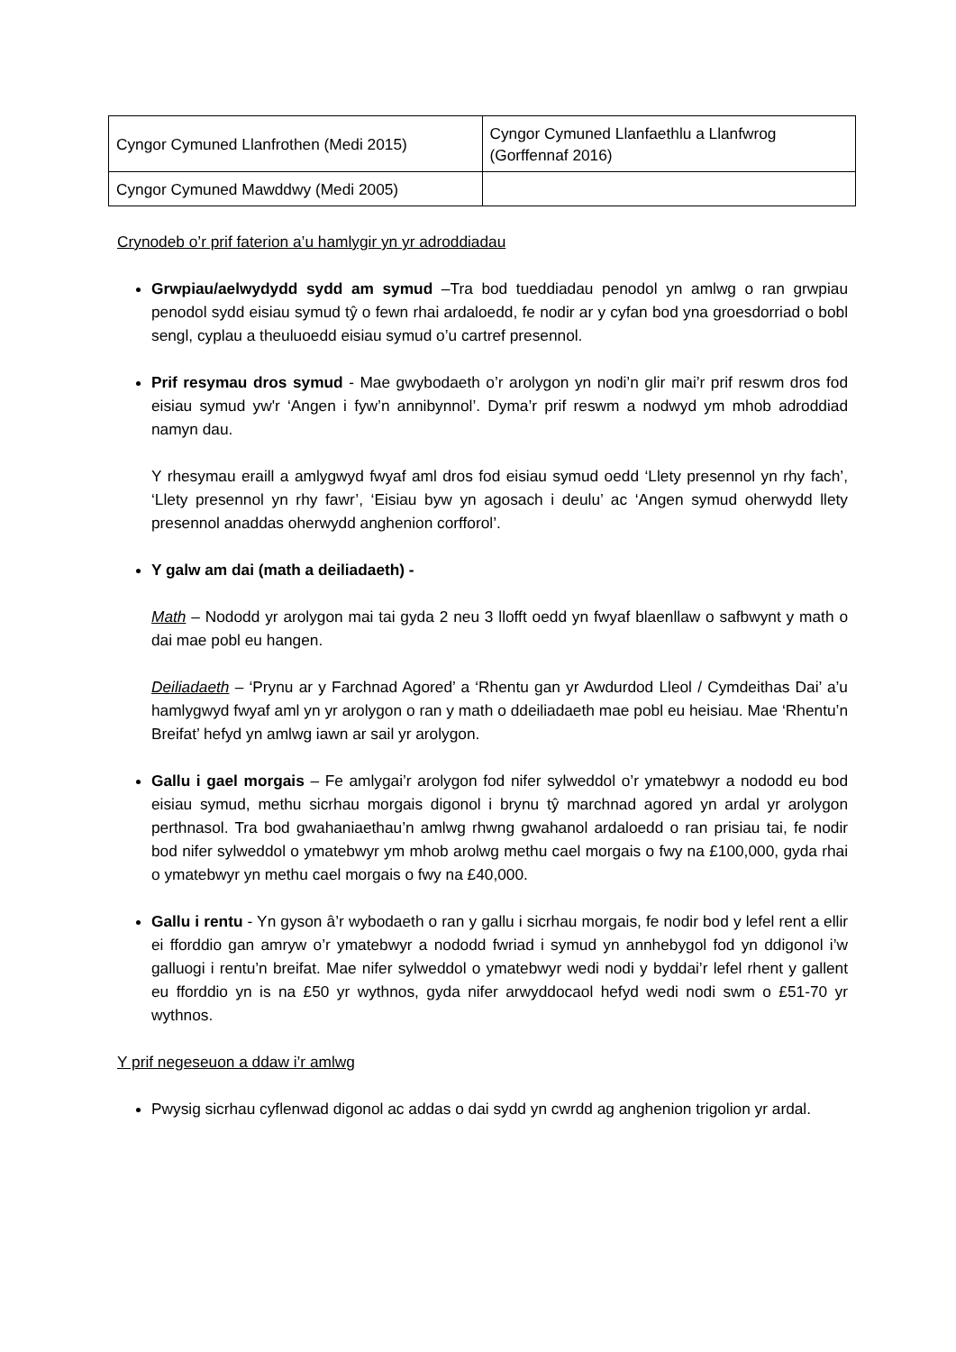| Cyngor Cymuned Llanfrothen (Medi 2015) | Cyngor Cymuned Llanfaethlu a Llanfwrog (Gorffennaf 2016) |
| Cyngor Cymuned Mawddwy (Medi 2005) | |
Crynodeb o’r prif faterion a’u hamlygir yn yr adroddiadau
Grwpiau/aelwydydd sydd am symud –Tra bod tueddiadau penodol yn amlwg o ran grwpiau penodol sydd eisiau symud tŷ o fewn rhai ardaloedd, fe nodir ar y cyfan bod yna groesdorriad o bobl sengl, cyplau a theuluoedd eisiau symud o’u cartref presennol.
Prif resymau dros symud - Mae gwybodaeth o’r arolygon yn nodi’n glir mai’r prif reswm dros fod eisiau symud yw'r ‘Angen i fyw’n annibynnol’. Dyma’r prif reswm a nodwyd ym mhob adroddiad namyn dau.
Y rhesymau eraill a amlygwyd fwyaf aml dros fod eisiau symud oedd ‘Llety presennol yn rhy fach’, ‘Llety presennol yn rhy fawr’, ‘Eisiau byw yn agosach i deulu’ ac ‘Angen symud oherwydd llety presennol anaddas oherwydd anghenion corfforol’.
Y galw am dai (math a deiliadaeth) -
Math – Nododd yr arolygon mai tai gyda 2 neu 3 llofft oedd yn fwyaf blaenllaw o safbwynt y math o dai mae pobl eu hangen.
Deiliadaeth – ‘Prynu ar y Farchnad Agored’ a ‘Rhentu gan yr Awdurdod Lleol / Cymdeithas Dai’ a’u hamlygwyd fwyaf aml yn yr arolygon o ran y math o ddeiliadaeth mae pobl eu heisiau. Mae ‘Rhentu’n Breifat’ hefyd yn amlwg iawn ar sail yr arolygon.
Gallu i gael morgais – Fe amlygai’r arolygon fod nifer sylweddol o’r ymatebwyr a nododd eu bod eisiau symud, methu sicrhau morgais digonol i brynu tŷ marchnad agored yn ardal yr arolygon perthnasol. Tra bod gwahaniaethau’n amlwg rhwng gwahanol ardaloedd o ran prisiau tai, fe nodir bod nifer sylweddol o ymatebwyr ym mhob arolwg methu cael morgais o fwy na £100,000, gyda rhai o ymatebwyr yn methu cael morgais o fwy na £40,000.
Gallu i rentu - Yn gyson â’r wybodaeth o ran y gallu i sicrhau morgais, fe nodir bod y lefel rent a ellir ei fforddio gan amryw o’r ymatebwyr a nododd fwriad i symud yn annhebygol fod yn ddigonol i’w galluogi i rentu’n breifat. Mae nifer sylweddol o ymatebwyr wedi nodi y byddai’r lefel rhent y gallent eu fforddio yn is na £50 yr wythnos, gyda nifer arwyddocaol hefyd wedi nodi swm o £51-70 yr wythnos.
Y prif negeseuon a ddaw i’r amlwg
Pwysig sicrhau cyflenwad digonol ac addas o dai sydd yn cwrdd ag anghenion trigolion yr ardal.